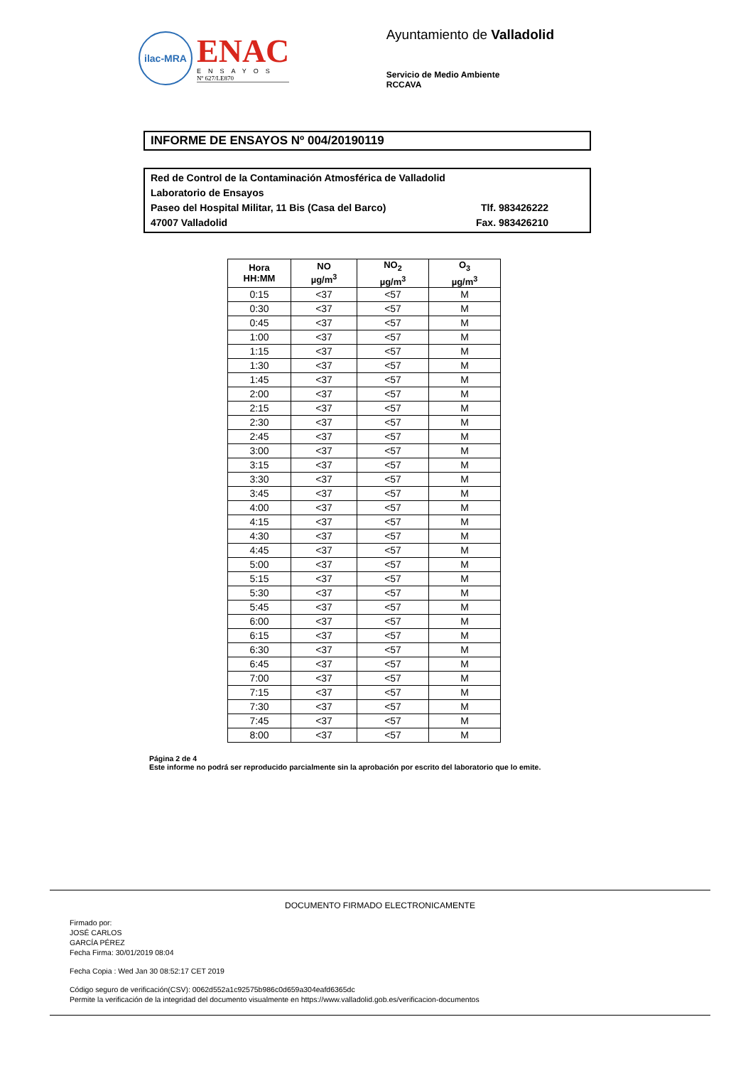ilac-MRA
ENAC
ENSAYOS
Nº 627/LE870
Ayuntamiento de Valladolid
Servicio de Medio Ambiente
RCCAVA
INFORME DE ENSAYOS Nº 004/20190119
Red de Control de la Contaminación Atmosférica de Valladolid
Laboratorio de Ensayos
Paseo del Hospital Militar, 11 Bis (Casa del Barco) Tlf. 983426222
47007 Valladolid Fax. 983426210
| Hora HH:MM | NO µg/m<sup>3</sup> | NO<sub>2</sub> µg/m<sup>3</sup> | O<sub>3</sub> µg/m<sup>3</sup> |
| --- | --- | --- | --- |
| 0:15 | <37 | <57 | M |
| 0:30 | <37 | <57 | M |
| 0:45 | <37 | <57 | M |
| 1:00 | <37 | <57 | M |
| 1:15 | <37 | <57 | M |
| 1:30 | <37 | <57 | M |
| 1:45 | <37 | <57 | M |
| 2:00 | <37 | <57 | M |
| 2:15 | <37 | <57 | M |
| 2:30 | <37 | <57 | M |
| 2:45 | <37 | <57 | M |
| 3:00 | <37 | <57 | M |
| 3:15 | <37 | <57 | M |
| 3:30 | <37 | <57 | M |
| 3:45 | <37 | <57 | M |
| 4:00 | <37 | <57 | M |
| 4:15 | <37 | <57 | M |
| 4:30 | <37 | <57 | M |
| 4:45 | <37 | <57 | M |
| 5:00 | <37 | <57 | M |
| 5:15 | <37 | <57 | M |
| 5:30 | <37 | <57 | M |
| 5:45 | <37 | <57 | M |
| 6:00 | <37 | <57 | M |
| 6:15 | <37 | <57 | M |
| 6:30 | <37 | <57 | M |
| 6:45 | <37 | <57 | M |
| 7:00 | <37 | <57 | M |
| 7:15 | <37 | <57 | M |
| 7:30 | <37 | <57 | M |
| 7:45 | <37 | <57 | M |
| 8:00 | <37 | <57 | M |
Página 2 de 4
Este informe no podrá ser reproducido parcialmente sin la aprobación por escrito del laboratorio que lo emite.
DOCUMENTO FIRMADO ELECTRONICAMENTE
Firmado por:
JOSÉ CARLOS
GARCÍA PÉREZ
Fecha Firma: 30/01/2019 08:04
Fecha Copia : Wed Jan 30 08:52:17 CET 2019
Código seguro de verificación(CSV): 0062d552a1c92575b986c0d659a304eafd6365dc
Permite la verificación de la integridad del documento visualmente en https://www.valladolid.gob.es/verificacion-documentos